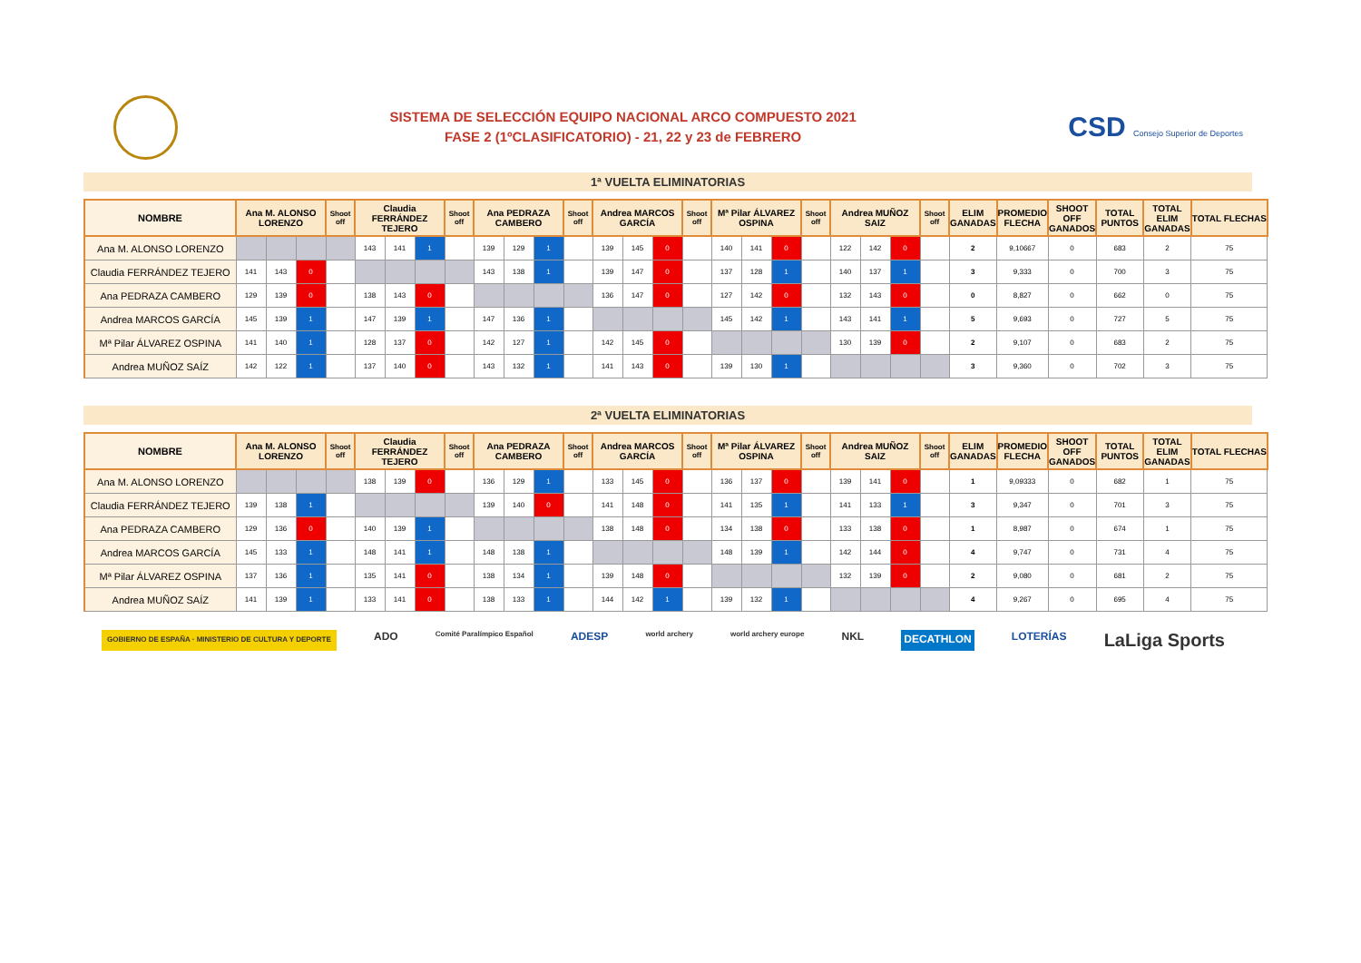SISTEMA DE SELECCIÓN EQUIPO NACIONAL ARCO COMPUESTO 2021
FASE 2 (1ºCLASIFICATORIO) - 21, 22 y 23 de FEBRERO
CSD Consejo Superior de Deportes
1ª VUELTA ELIMINATORIAS
| NOMBRE | Ana M. ALONSO LORENZO | | | Shoot off | Claudia FERRÁNDEZ TEJERO | | | Shoot off | Ana PEDRAZA CAMBERO | | | Shoot off | Andrea MARCOS GARCÍA | | | Shoot off | Mª Pilar ÁLVAREZ OSPINA | | | Shoot off | Andrea MUÑOZ SAIZ | | | Shoot off | ELIM GANADAS | PROMEDIO FLECHA | SHOOT OFF GANADOS | TOTAL PUNTOS | TOTAL ELIM GANADAS | TOTAL FLECHAS |
| --- | --- | --- | --- | --- | --- | --- | --- | --- | --- | --- | --- | --- | --- | --- | --- | --- | --- | --- | --- | --- | --- | --- | --- | --- | --- | --- | --- | --- | --- | --- |
| Ana M. ALONSO LORENZO | | | | | 143 | 141 | 1 | | 139 | 129 | 1 | | 139 | 145 | 0 | | 140 | 141 | 0 | | 122 | 142 | 0 | | 2 | 9,10667 | 0 | 683 | 2 | 75 |
| Claudia FERRÁNDEZ TEJERO | 141 | 143 | 0 | | | | | | 143 | 138 | 1 | | 139 | 147 | 0 | | 137 | 128 | 1 | | 140 | 137 | 1 | | 3 | 9,333 | 0 | 700 | 3 | 75 |
| Ana PEDRAZA CAMBERO | 129 | 139 | 0 | | 138 | 143 | 0 | | | | | | 136 | 147 | 0 | | 127 | 142 | 0 | | 132 | 143 | 0 | | 0 | 8,827 | 0 | 662 | 0 | 75 |
| Andrea MARCOS GARCÍA | 145 | 139 | 1 | | 147 | 139 | 1 | | 147 | 136 | 1 | | | | | | 145 | 142 | 1 | | 143 | 141 | 1 | | 5 | 9,693 | 0 | 727 | 5 | 75 |
| Mª Pilar ÁLVAREZ OSPINA | 141 | 140 | 1 | | 128 | 137 | 0 | | 142 | 127 | 1 | | 142 | 145 | 0 | | | | | | 130 | 139 | 0 | | 2 | 9,107 | 0 | 683 | 2 | 75 |
| Andrea MUÑOZ SAÍZ | 142 | 122 | 1 | | 137 | 140 | 0 | | 143 | 132 | 1 | | 141 | 143 | 0 | | 139 | 130 | 1 | | | | | | 3 | 9,360 | 0 | 702 | 3 | 75 |
2ª VUELTA ELIMINATORIAS
| NOMBRE | Ana M. ALONSO LORENZO | | | Shoot off | Claudia FERRÁNDEZ TEJERO | | | Shoot off | Ana PEDRAZA CAMBERO | | | Shoot off | Andrea MARCOS GARCÍA | | | Shoot off | Mª Pilar ÁLVAREZ OSPINA | | | Shoot off | Andrea MUÑOZ SAIZ | | | Shoot off | ELIM GANADAS | PROMEDIO FLECHA | SHOOT OFF GANADOS | TOTAL PUNTOS | TOTAL ELIM GANADAS | TOTAL FLECHAS |
| --- | --- | --- | --- | --- | --- | --- | --- | --- | --- | --- | --- | --- | --- | --- | --- | --- | --- | --- | --- | --- | --- | --- | --- | --- | --- | --- | --- | --- | --- | --- |
| Ana M. ALONSO LORENZO | | | | | 138 | 139 | 0 | | 136 | 129 | 1 | | 133 | 145 | 0 | | 136 | 137 | 0 | | 139 | 141 | 0 | | 1 | 9,09333 | 0 | 682 | 1 | 75 |
| Claudia FERRÁNDEZ TEJERO | 139 | 138 | 1 | | | | | | 139 | 140 | 0 | | 141 | 148 | 0 | | 141 | 135 | 1 | | 141 | 133 | 1 | | 3 | 9,347 | 0 | 701 | 3 | 75 |
| Ana PEDRAZA CAMBERO | 129 | 136 | 0 | | 140 | 139 | 1 | | | | | | 138 | 148 | 0 | | 134 | 138 | 0 | | 133 | 138 | 0 | | 1 | 8,987 | 0 | 674 | 1 | 75 |
| Andrea MARCOS GARCÍA | 145 | 133 | 1 | | 148 | 141 | 1 | | 148 | 138 | 1 | | | | | | 148 | 139 | 1 | | 142 | 144 | 0 | | 4 | 9,747 | 0 | 731 | 4 | 75 |
| Mª Pilar ÁLVAREZ OSPINA | 137 | 136 | 1 | | 135 | 141 | 0 | | 138 | 134 | 1 | | 139 | 148 | 0 | | | | | | 132 | 139 | 0 | | 2 | 9,080 | 0 | 681 | 2 | 75 |
| Andrea MUÑOZ SAÍZ | 141 | 139 | 1 | | 133 | 141 | 0 | | 138 | 133 | 1 | | 144 | 142 | 1 | | 139 | 132 | 1 | | | | | | 4 | 9,267 | 0 | 695 | 4 | 75 |
GOBIERNO DE ESPAÑA · MINISTERIO DE CULTURA Y DEPORTE ADO Comité Paralímpico Español ADESP world archery world archery europe NKL DECATHLON LOTERÍAS LaLiga Sports